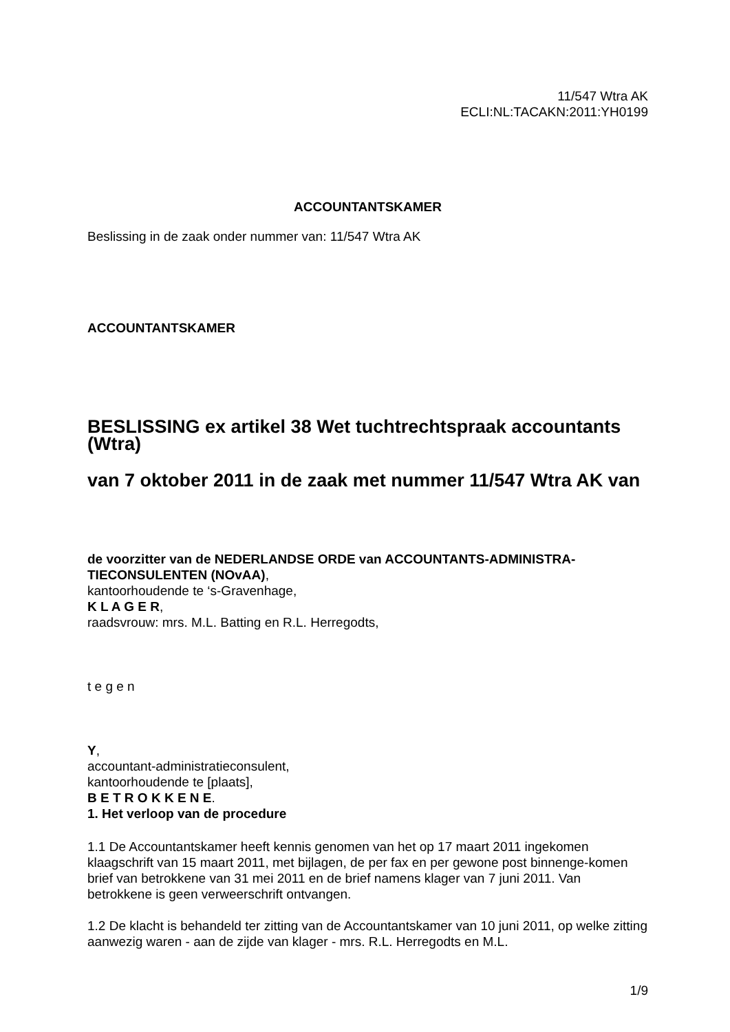11/547 Wtra AK
ECLI:NL:TACAKN:2011:YH0199
ACCOUNTANTSKAMER
Beslissing in de zaak onder nummer van: 11/547 Wtra AK
ACCOUNTANTSKAMER
BESLISSING ex artikel 38 Wet tuchtrechtspraak accountants (Wtra)
van 7 oktober 2011 in de zaak met nummer 11/547 Wtra AK van
de voorzitter van de NEDERLANDSE ORDE van ACCOUNTANTS-ADMINISTRA-TIECONSULENTEN (NOvAA),
kantoorhoudende te ‘s-Gravenhage,
K L A G E R,
raadsvrouw: mrs. M.L. Batting en R.L. Herregodts,
t e g e n
Y,
accountant-administratieconsulent,
kantoorhoudende te [plaats],
B E T R O K K E N E.
1. Het verloop van de procedure
1.1 De Accountantskamer heeft kennis genomen van het op 17 maart 2011 ingekomen klaagschrift van 15 maart 2011, met bijlagen, de per fax en per gewone post binnenge-komen brief van betrokkene van 31 mei 2011 en de brief namens klager van 7 juni 2011. Van betrokkene is geen verweerschrift ontvangen.
1.2 De klacht is behandeld ter zitting van de Accountantskamer van 10 juni 2011, op welke zitting aanwezig waren - aan de zijde van klager - mrs. R.L. Herregodts en M.L.
1/9